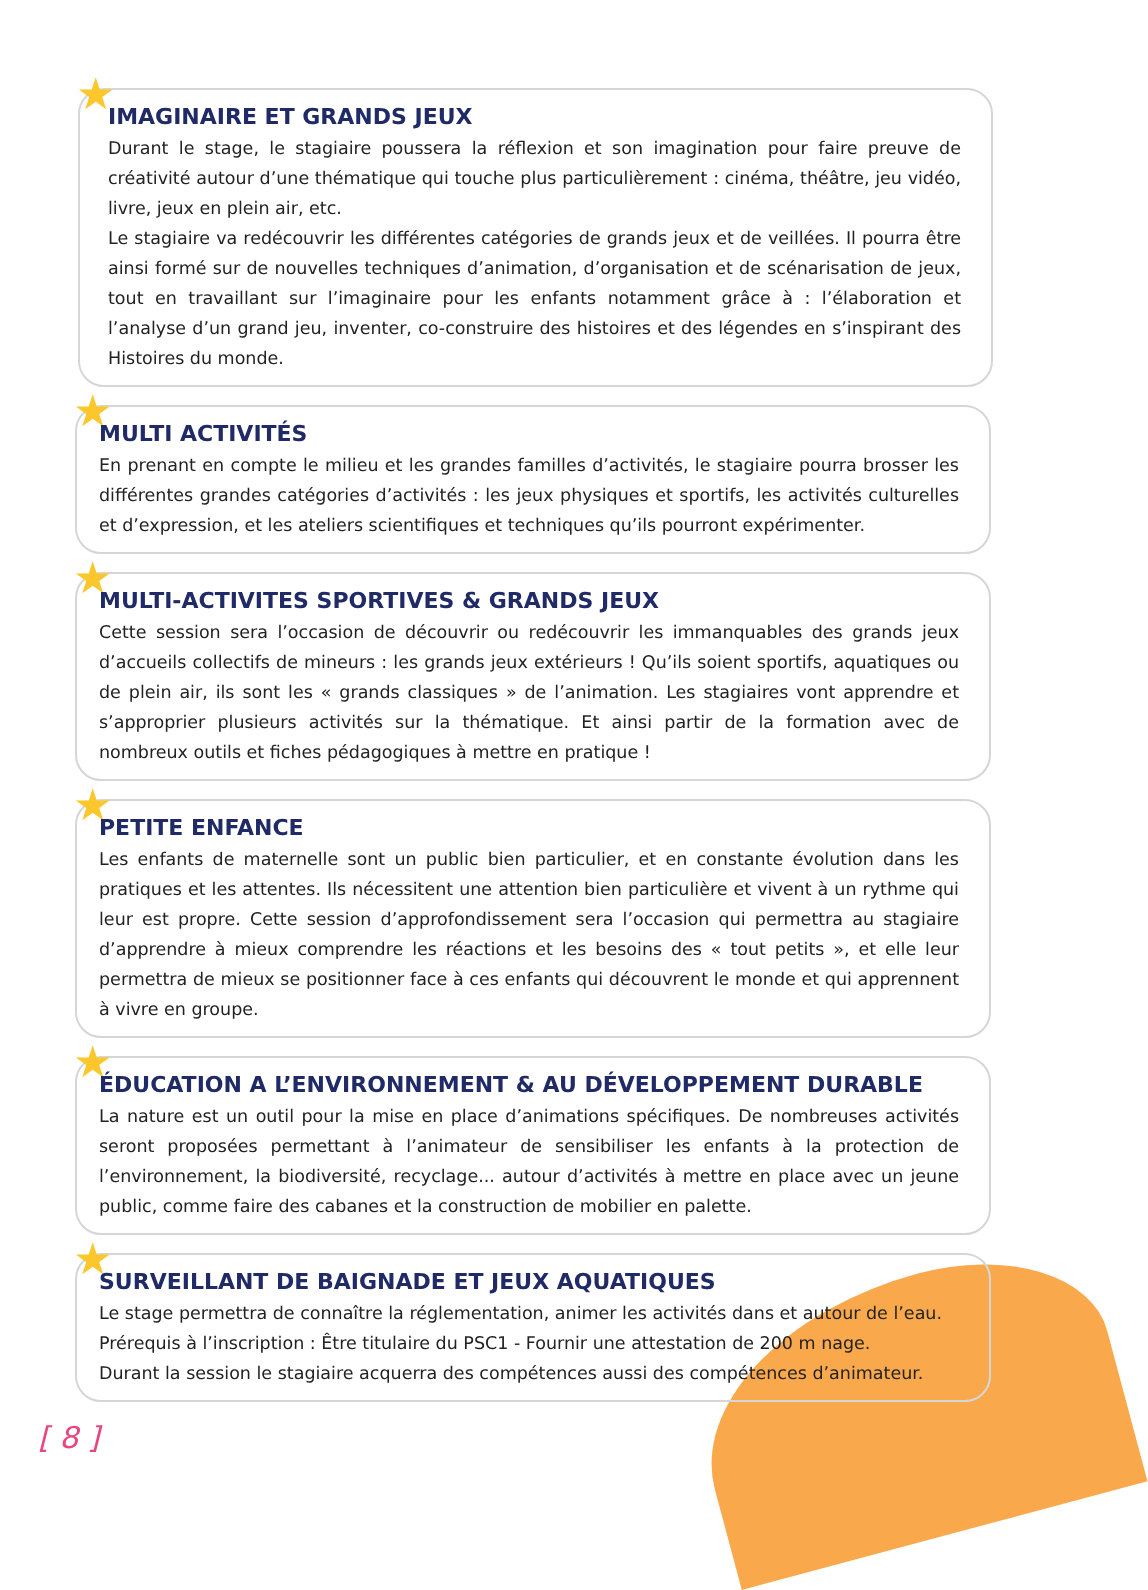★
IMAGINAIRE ET GRANDS JEUX
Durant le stage, le stagiaire poussera la réflexion et son imagination pour faire preuve de créativité autour d’une thématique qui touche plus particulièrement : cinéma, théâtre, jeu vidéo, livre, jeux en plein air, etc.
Le stagiaire va redécouvrir les différentes catégories de grands jeux et de veillées. Il pourra être ainsi formé sur de nouvelles techniques d’animation, d’organisation et de scénarisation de jeux, tout en travaillant sur l’imaginaire pour les enfants notamment grâce à : l’élaboration et l’analyse d’un grand jeu, inventer, co-construire des histoires et des légendes en s’inspirant des Histoires du monde.
★
MULTI ACTIVITÉS
En prenant en compte le milieu et les grandes familles d’activités, le stagiaire pourra brosser les différentes grandes catégories d’activités : les jeux physiques et sportifs, les activités culturelles et d’expression, et les ateliers scientifiques et techniques qu’ils pourront expérimenter.
★
MULTI-ACTIVITES SPORTIVES & GRANDS JEUX
Cette session sera l’occasion de découvrir ou redécouvrir les immanquables des grands jeux d’accueils collectifs de mineurs : les grands jeux extérieurs ! Qu’ils soient sportifs, aquatiques ou de plein air, ils sont les « grands classiques » de l’animation. Les stagiaires vont apprendre et s’approprier plusieurs activités sur la thématique. Et ainsi partir de la formation avec de nombreux outils et fiches pédagogiques à mettre en pratique !
★
PETITE ENFANCE
Les enfants de maternelle sont un public bien particulier, et en constante évolution dans les pratiques et les attentes. Ils nécessitent une attention bien particulière et vivent à un rythme qui leur est propre. Cette session d’approfondissement sera l’occasion qui permettra au stagiaire d’apprendre à mieux comprendre les réactions et les besoins des « tout petits », et elle leur permettra de mieux se positionner face à ces enfants qui découvrent le monde et qui apprennent à vivre en groupe.
★
ÉDUCATION A L’ENVIRONNEMENT & AU DÉVELOPPEMENT DURABLE
La nature est un outil pour la mise en place d’animations spécifiques. De nombreuses activités seront proposées permettant à l’animateur de sensibiliser les enfants à la protection de l’environnement, la biodiversité, recyclage... autour d’activités à mettre en place avec un jeune public, comme faire des cabanes et la construction de mobilier en palette.
★
SURVEILLANT DE BAIGNADE ET JEUX AQUATIQUES
Le stage permettra de connaître la réglementation, animer les activités dans et autour de l’eau.
Prérequis à l’inscription : Être titulaire du PSC1 - Fournir une attestation de 200 m nage.
Durant la session le stagiaire acquerra des compétences aussi des compétences d’animateur.
[ 8 ]